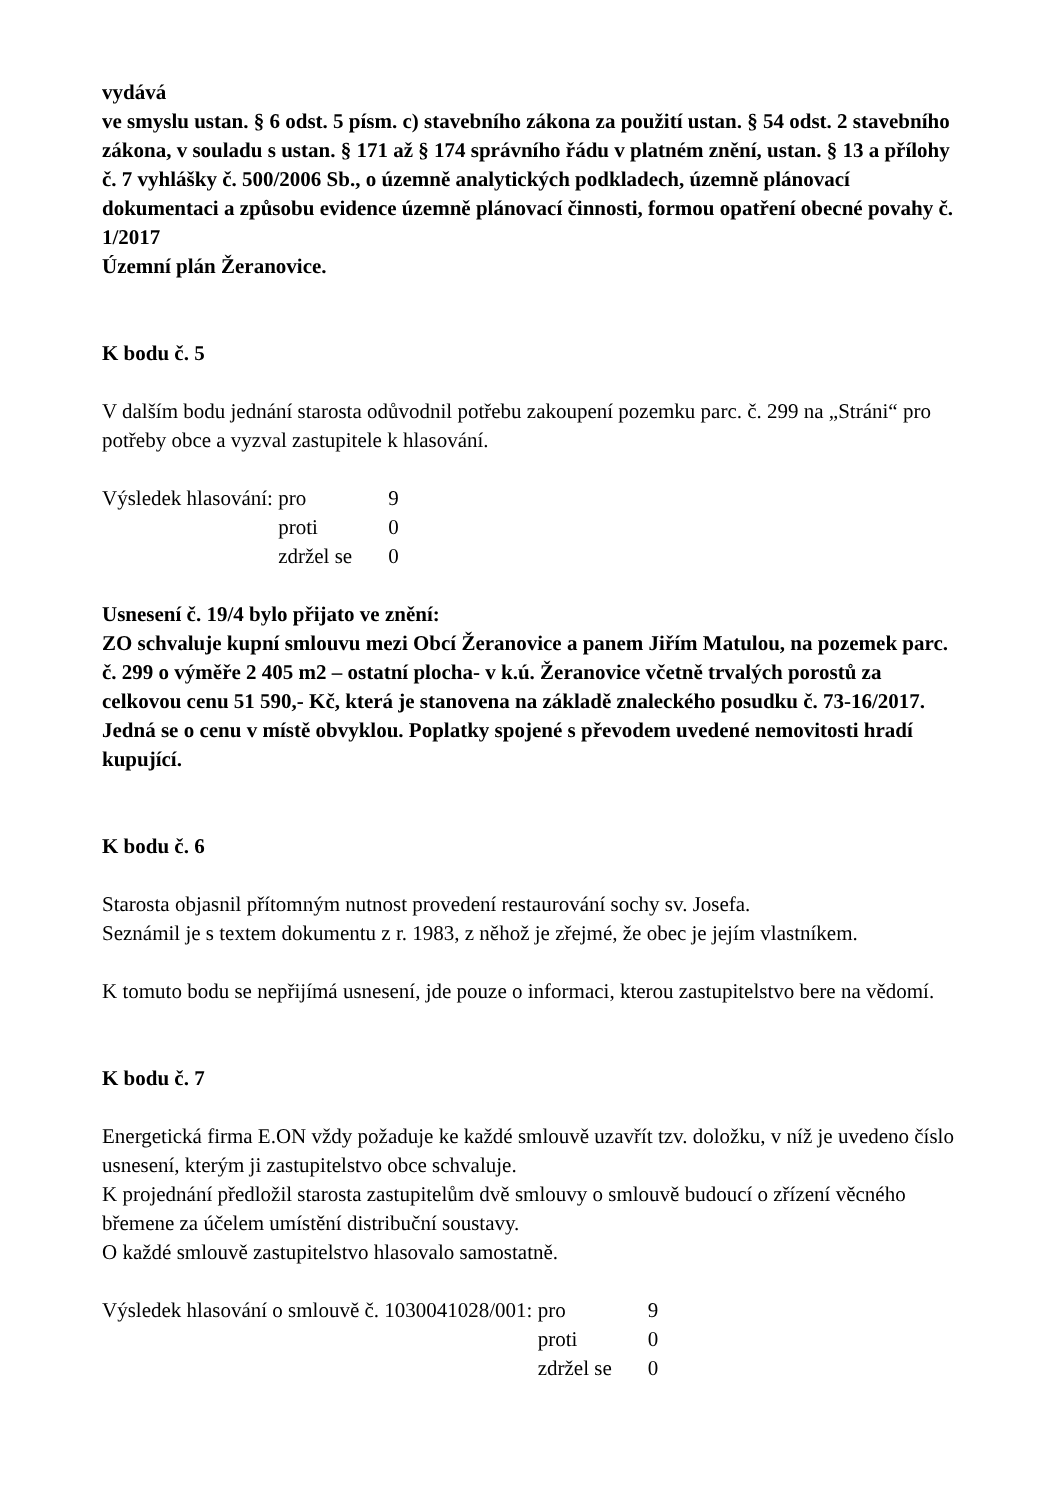vydává
ve smyslu ustan. § 6 odst. 5 písm. c) stavebního zákona za použití ustan. § 54 odst. 2 stavebního zákona, v souladu s ustan. § 171 až § 174 správního řádu v platném znění, ustan. § 13 a přílohy č. 7 vyhlášky č. 500/2006 Sb., o územně analytických podkladech, územně plánovací dokumentaci a způsobu evidence územně plánovací činnosti, formou opatření obecné povahy č. 1/2017
Územní plán Žeranovice.
K bodu č. 5
V dalším bodu jednání starosta odůvodnil potřebu zakoupení pozemku parc. č. 299 na „Stráni“ pro potřeby obce a vyzval zastupitele k hlasování.
Výsledek hlasování: pro 9 proti 0 zdržel se 0
Usnesení č. 19/4 bylo přijato ve znění:
ZO schvaluje kupní smlouvu mezi Obcí Žeranovice a panem Jiřím Matulou, na pozemek parc. č. 299 o výměře 2 405 m2 – ostatní plocha- v k.ú. Žeranovice včetně trvalých porostů za celkovou cenu 51 590,- Kč, která je stanovena na základě znaleckého posudku č. 73-16/2017. Jedná se o cenu v místě obvyklou. Poplatky spojené s převodem uvedené nemovitosti hradí kupující.
K bodu č. 6
Starosta objasnil přítomným nutnost provedení restaurování sochy sv. Josefa.
Seznámil je s textem dokumentu z r. 1983, z něhož je zřejmé, že obec je jejím vlastníkem.
K tomuto bodu se nepřijímá usnesení, jde pouze o informaci, kterou zastupitelstvo bere na vědomí.
K bodu č. 7
Energetická firma E.ON vždy požaduje ke každé smlouvě uzavřít tzv. doložku, v níž je uvedeno číslo usnesení, kterým ji zastupitelstvo obce schvaluje.
K projednání předložil starosta zastupitelům dvě smlouvy o smlouvě budoucí o zřízení věcného břemene za účelem umístění distribuční soustavy.
O každé smlouvě zastupitelstvo hlasovalo samostatně.
Výsledek hlasování o smlouvě č. 1030041028/001: pro 9 proti 0 zdržel se 0